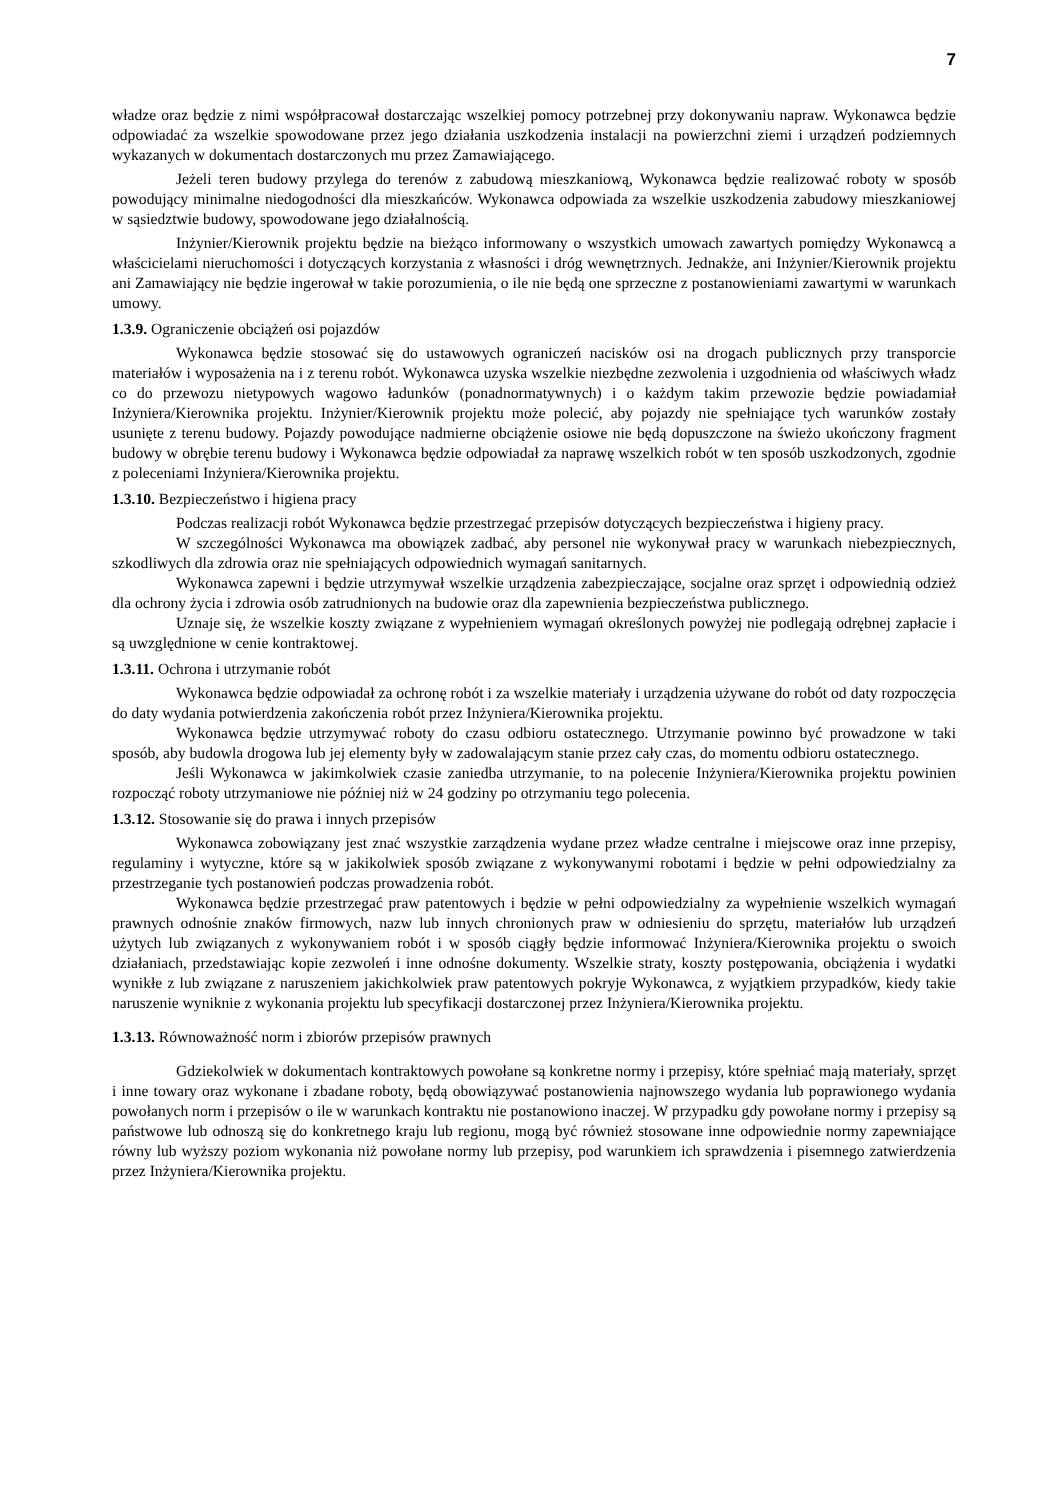7
władze oraz będzie z nimi współpracował dostarczając wszelkiej pomocy potrzebnej przy dokonywaniu napraw. Wykonawca będzie odpowiadać za wszelkie spowodowane przez jego działania uszkodzenia instalacji na powierzchni ziemi i urządzeń podziemnych wykazanych w dokumentach dostarczonych mu przez Zamawiającego.
Jeżeli teren budowy przylega do terenów z zabudową mieszkaniową, Wykonawca będzie realizować roboty w sposób powodujący minimalne niedogodności dla mieszkańców. Wykonawca odpowiada za wszelkie uszkodzenia zabudowy mieszkaniowej w sąsiedztwie budowy, spowodowane jego działalnością.
Inżynier/Kierownik projektu będzie na bieżąco informowany o wszystkich umowach zawartych pomiędzy Wykonawcą a właścicielami nieruchomości i dotyczących korzystania z własności i dróg wewnętrznych. Jednakże, ani Inżynier/Kierownik projektu ani Zamawiający nie będzie ingerował w takie porozumienia, o ile nie będą one sprzeczne z postanowieniami zawartymi w warunkach umowy.
1.3.9. Ograniczenie obciążeń osi pojazdów
Wykonawca będzie stosować się do ustawowych ograniczeń nacisków osi na drogach publicznych przy transporcie materiałów i wyposażenia na i z terenu robót. Wykonawca uzyska wszelkie niezbędne zezwolenia i uzgodnienia od właściwych władz co do przewozu nietypowych wagowo ładunków (ponadnormatywnych) i o każdym takim przewozie będzie powiadamiał Inżyniera/Kierownika projektu. Inżynier/Kierownik projektu może polecić, aby pojazdy nie spełniające tych warunków zostały usunięte z terenu budowy. Pojazdy powodujące nadmierne obciążenie osiowe nie będą dopuszczone na świeżo ukończony fragment budowy w obrębie terenu budowy i Wykonawca będzie odpowiadał za naprawę wszelkich robót w ten sposób uszkodzonych, zgodnie z poleceniami Inżyniera/Kierownika projektu.
1.3.10. Bezpieczeństwo i higiena pracy
Podczas realizacji robót Wykonawca będzie przestrzegać przepisów dotyczących bezpieczeństwa i higieny pracy.
W szczególności Wykonawca ma obowiązek zadbać, aby personel nie wykonywał pracy w warunkach niebezpiecznych, szkodliwych dla zdrowia oraz nie spełniających odpowiednich wymagań sanitarnych.
Wykonawca zapewni i będzie utrzymywał wszelkie urządzenia zabezpieczające, socjalne oraz sprzęt i odpowiednią odzież dla ochrony życia i zdrowia osób zatrudnionych na budowie oraz dla zapewnienia bezpieczeństwa publicznego.
Uznaje się, że wszelkie koszty związane z wypełnieniem wymagań określonych powyżej nie podlegają odrębnej zapłacie i są uwzględnione w cenie kontraktowej.
1.3.11. Ochrona i utrzymanie robót
Wykonawca będzie odpowiadał za ochronę robót i za wszelkie materiały i urządzenia używane do robót od daty rozpoczęcia do daty wydania potwierdzenia zakończenia robót przez Inżyniera/Kierownika projektu.
Wykonawca będzie utrzymywać roboty do czasu odbioru ostatecznego. Utrzymanie powinno być prowadzone w taki sposób, aby budowla drogowa lub jej elementy były w zadowalającym stanie przez cały czas, do momentu odbioru ostatecznego.
Jeśli Wykonawca w jakimkolwiek czasie zaniedba utrzymanie, to na polecenie Inżyniera/Kierownika projektu powinien rozpocząć roboty utrzymaniowe nie później niż w 24 godziny po otrzymaniu tego polecenia.
1.3.12. Stosowanie się do prawa i innych przepisów
Wykonawca zobowiązany jest znać wszystkie zarządzenia wydane przez władze centralne i miejscowe oraz inne przepisy, regulaminy i wytyczne, które są w jakikolwiek sposób związane z wykonywanymi robotami i będzie w pełni odpowiedzialny za przestrzeganie tych postanowień podczas prowadzenia robót.
Wykonawca będzie przestrzegać praw patentowych i będzie w pełni odpowiedzialny za wypełnienie wszelkich wymagań prawnych odnośnie znaków firmowych, nazw lub innych chronionych praw w odniesieniu do sprzętu, materiałów lub urządzeń użytych lub związanych z wykonywaniem robót i w sposób ciągły będzie informować Inżyniera/Kierownika projektu o swoich działaniach, przedstawiając kopie zezwoleń i inne odnośne dokumenty. Wszelkie straty, koszty postępowania, obciążenia i wydatki wynikłe z lub związane z naruszeniem jakichkolwiek praw patentowych pokryje Wykonawca, z wyjątkiem przypadków, kiedy takie naruszenie wyniknie z wykonania projektu lub specyfikacji dostarczonej przez Inżyniera/Kierownika projektu.
1.3.13. Równoważność norm i zbiorów przepisów prawnych
Gdziekolwiek w dokumentach kontraktowych powołane są konkretne normy i przepisy, które spełniać mają materiały, sprzęt i inne towary oraz wykonane i zbadane roboty, będą obowiązywać postanowienia najnowszego wydania lub poprawionego wydania powołanych norm i przepisów o ile w warunkach kontraktu nie postanowiono inaczej. W przypadku gdy powołane normy i przepisy są państwowe lub odnoszą się do konkretnego kraju lub regionu, mogą być również stosowane inne odpowiednie normy zapewniające równy lub wyższy poziom wykonania niż powołane normy lub przepisy, pod warunkiem ich sprawdzenia i pisemnego zatwierdzenia przez Inżyniera/Kierownika projektu.